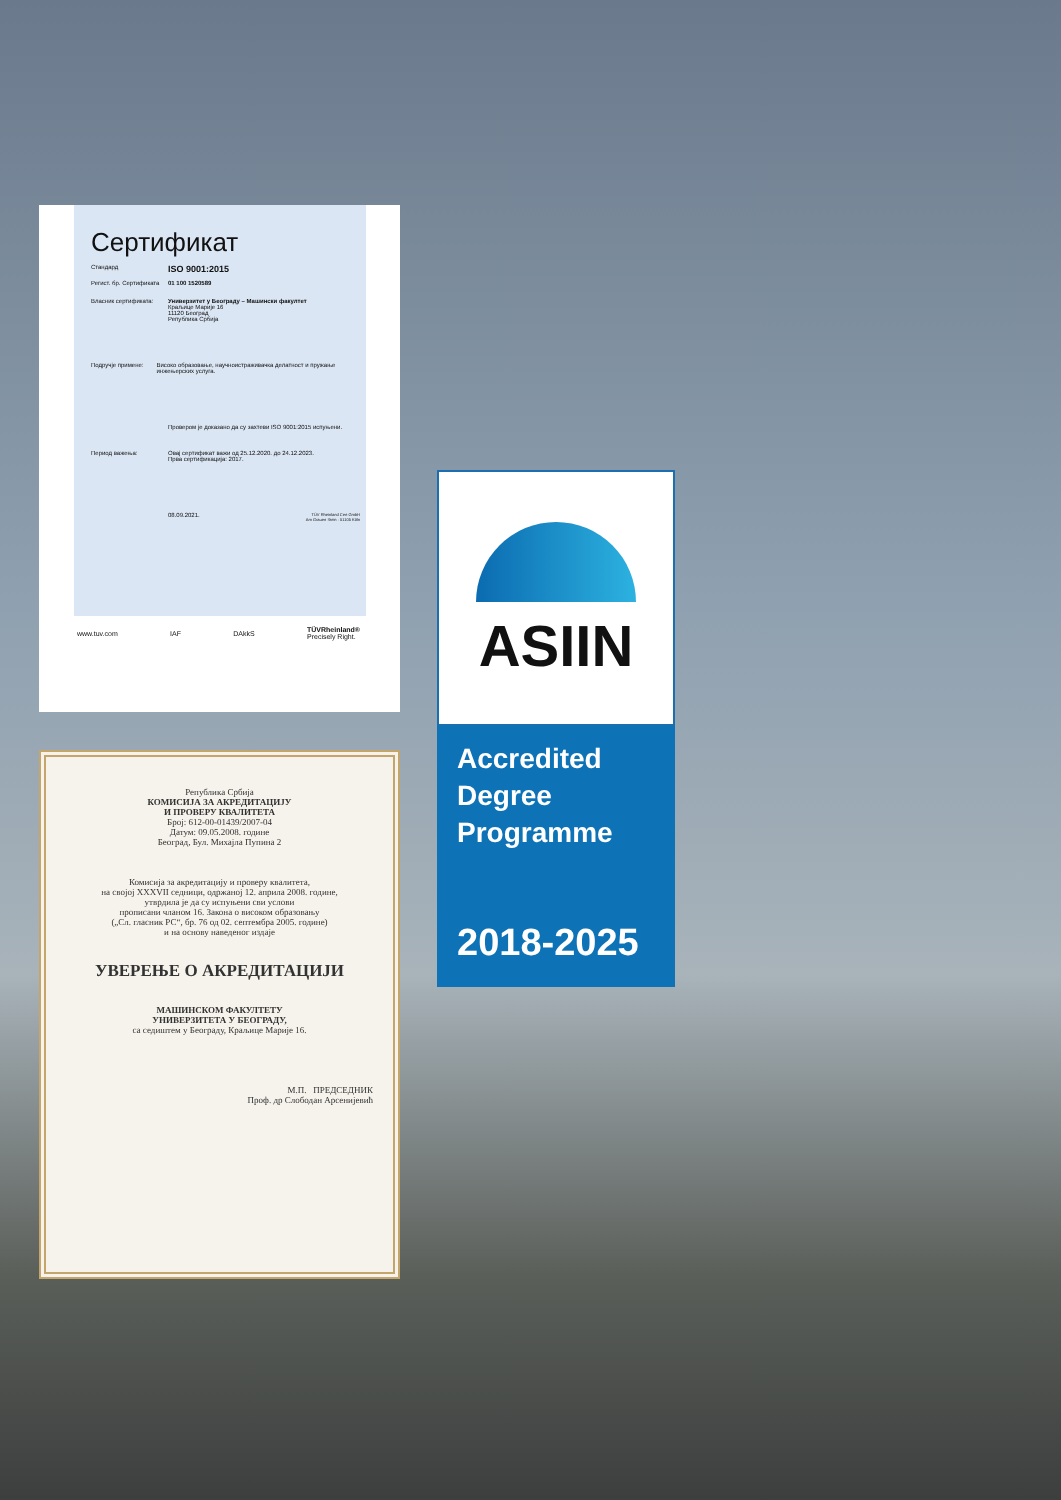Сертификат
Стандард ISO 9001:2015
Регист. бр. Сертификата 01 100 1520589
Власник сертификата: Универзитет у Београду – Машински факултет
Краљице Марије 16
11120 Београд
Република Србија
Подручје примене: Високо образовање, научноистраживачка делатност и пружање инжењерских услуга.
Провером је доказано да су захтеви ISO 9001:2015 испуњени.
Период важења: Овај сертификат важи од 25.12.2020. до 24.12.2023.
Прва сертификација: 2017.
08.09.2021. TÜV Rheinland Cert GmbH
Am Grauen Stein · 51105 Köln
www.tuv.com IAF DAkkS TÜVRheinland®
Precisely Right.
Република Србија
КОМИСИЈА ЗА АКРЕДИТАЦИЈУ
И ПРОВЕРУ КВАЛИТЕТА
Број: 612-00-01439/2007-04
Датум: 09.05.2008. године
Београд, Бул. Михајла Пупина 2
Комисија за акредитацију и проверу квалитета,
на својој XXXVII седници, одржаној 12. априла 2008. године,
утврдила је да су испуњени сви услови
прописани чланом 16. Закона о високом образовању
(„Сл. гласник РС“, бр. 76 од 02. септембра 2005. године)
и на основу наведеног издаје
УВЕРЕЊЕ О АКРЕДИТАЦИЈИ
МАШИНСКОМ ФАКУЛТЕТУ
УНИВЕРЗИТЕТА У БЕОГРАДУ,
са седиштем у Београду, Краљице Марије 16.
М.П. ПРЕДСЕДНИК
Проф. др Слободан Арсенијевић
ASIIN
Accredited
Degree
Programme
2018-2025